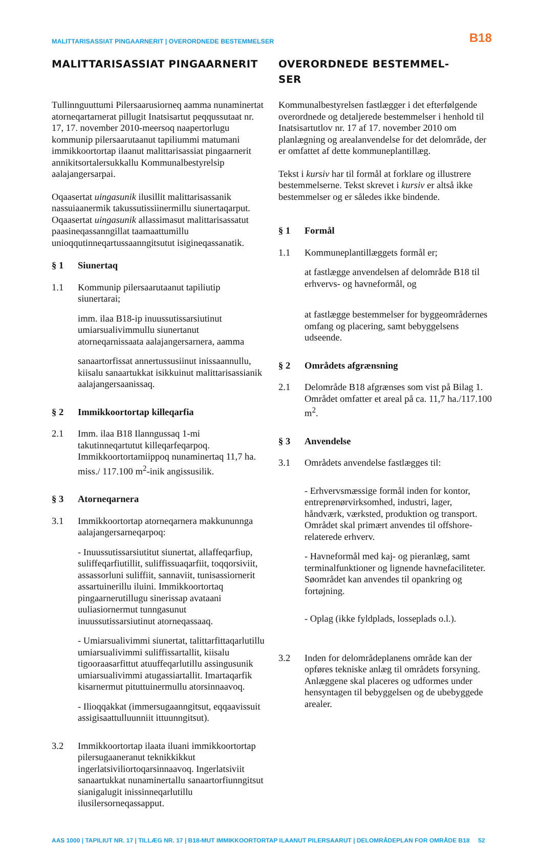MALITTARISASSIAT PINGAARNERIT | OVERORDNEDE BESTEMMELSER B18
MALITTARISASSIAT PINGAARNERIT
Tullinnguuttumi Pilersaarusiorneq aamma nunaminertat atorneqartarnerat pillugit Inatsisartut peqqussutaat nr. 17, 17. november 2010-meersoq naapertorlugu kommunip pilersaarutaanut tapiliummi matumani immikkoortortap ilaanut malittarisassiat pingaarnerit annikitsortalersukkallu Kommunalbestyrelsip aalajangersarpai.
Oqaasertat uingasunik ilusillit malittarisassanik nassuiaanermik takussutissiinermillu siunertaqarput. Oqaasertat uingasunik allassimasut malittarisassatut paasineqassanngillat taamaattumillu unioqqutinneqartussaanngitsutut isigineqassanatik.
§ 1 Siunertaq
1.1 Kommunip pilersaarutaanut tapiliutip siunertarai;
imm. ilaa B18-ip inuussutissarsiutinut umiarsualivimmullu siunertanut atorneqarnissaata aalajangersarnera, aamma
sanaartorfissat annertussusiinut inissaannullu, kiisalu sanaartukkat isikkuinut malittarisassianik aalajangersaanissaq.
§ 2 Immikkoortortap killeqarfia
2.1 Imm. ilaa B18 Ilanngussaq 1-mi takutinneqartutut killeqarfeqarpoq. Immikkoortortamiippoq nunaminertaq 11,7 ha. miss./ 117.100 m<sup>2</sup>-inik angissusilik.
§ 3 Atorneqarnera
3.1 Immikkoortortap atorneqarnera makkununnga aalajangersarneqarpoq:
- Inuussutissarsiutitut siunertat, allaffeqarfiup, suliffeqarfiutillit, suliffissuaqarfiit, toqqorsiviit, assassorluni suliffiit, sannaviit, tunisassiornerit assartuinerillu iluini. Immikkoortortaq pingaarnerutillugu sinerissap avataani uuliasiornermut tunngasunut inuussutissarsiutinut atorneqassaaq.
- Umiarsualivimmi siunertat, talittarfittaqarlutillu umiarsualivimmi suliffissartallit, kiisalu tigooraasarfittut atuuffeqarlutillu assingusunik umiarsualivimmi atugassiartallit. Imartaqarfik kisarnermut pituttuinermullu atorsinnaavoq.
- Ilioqqakkat (immersugaanngitsut, eqqaavissuit assigisaattulluunniit ittuunngitsut).
3.2 Immikkoortortap ilaata iluani immikkoortortap pilersugaaneranut teknikkikkut ingerlatsiviliortoqarsinnaavoq. Ingerlatsiviit sanaartukkat nunaminertallu sanaartorfiunngitsut sianigalugit inissinneqarlutillu ilusilersorneqassapput.
OVERORDNEDE BESTEMMEL-
SER
Kommunalbestyrelsen fastlægger i det efterfølgende overordnede og detaljerede bestemmelser i henhold til Inatsisartutlov nr. 17 af 17. november 2010 om planlægning og arealanvendelse for det delområde, der er omfattet af dette kommuneplantillæg.
Tekst i kursiv har til formål at forklare og illustrere bestemmelserne. Tekst skrevet i kursiv er altså ikke bestemmelser og er således ikke bindende.
§ 1 Formål
1.1 Kommuneplantillæggets formål er;
at fastlægge anvendelsen af delområde B18 til erhvervs- og havneformål, og
at fastlægge bestemmelser for byggeområdernes omfang og placering, samt bebyggelsens udseende.
§ 2 Områdets afgrænsning
2.1 Delområde B18 afgrænses som vist på Bilag 1. Området omfatter et areal på ca. 11,7 ha./117.100 m<sup>2</sup>.
§ 3 Anvendelse
3.1 Områdets anvendelse fastlægges til:
- Erhvervsmæssige formål inden for kontor, entreprenørvirksomhed, industri, lager, håndværk, værksted, produktion og transport. Området skal primært anvendes til offshore-relaterede erhverv.
- Havneformål med kaj- og pieranlæg, samt terminalfunktioner og lignende havnefaciliteter. Søområdet kan anvendes til opankring og fortøjning.
- Oplag (ikke fyldplads, losseplads o.l.).
3.2 Inden for delområdeplanens område kan der opføres tekniske anlæg til områdets forsyning. Anlæggene skal placeres og udformes under hensyntagen til bebyggelsen og de ubebyggede arealer.
AAS 1000 | TAPILIUT NR. 17 | TILLÆG NR. 17 | B18-MUT IMMIKKOORTORTAP ILAANUT PILERSAARUT | DELOMRÅDEPLAN FOR OMRÅDE B18 52